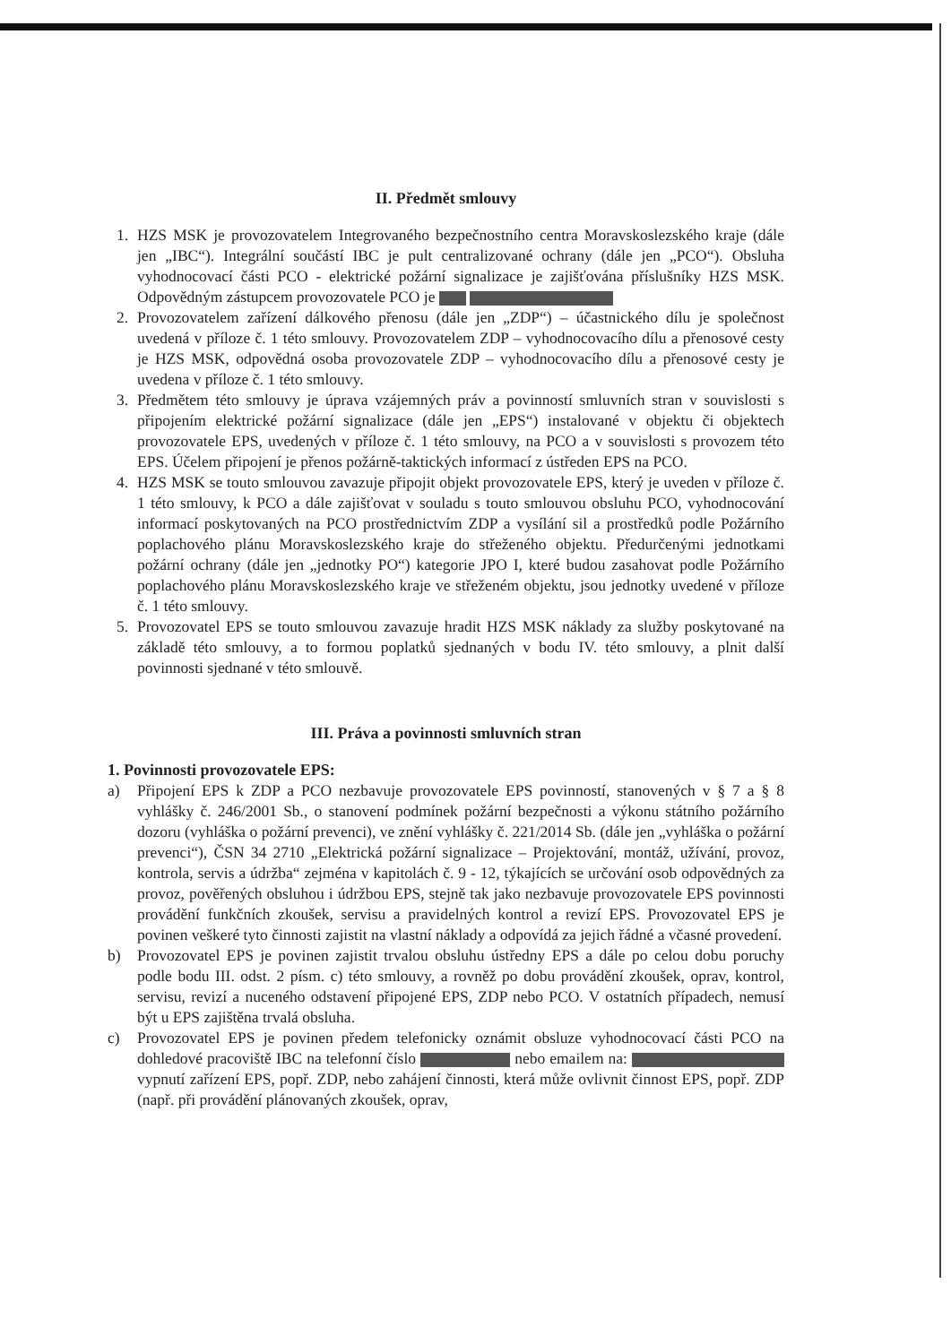II. Předmět smlouvy
1. HZS MSK je provozovatelem Integrovaného bezpečnostního centra Moravskoslezského kraje (dále jen „IBC“). Integrální součástí IBC je pult centralizované ochrany (dále jen „PCO“). Obsluha vyhodnocovací části PCO - elektrické požární signalizace je zajišťována příslušníky HZS MSK. Odpovědným zástupcem provozovatele PCO je
2. Provozovatelem zařízení dálkového přenosu (dále jen „ZDP“) – účastnického dílu je společnost uvedená v příloze č. 1 této smlouvy. Provozovatelem ZDP – vyhodnocovacího dílu a přenosové cesty je HZS MSK, odpovědná osoba provozovatele ZDP – vyhodnocovacího dílu a přenosové cesty je uvedena v příloze č. 1 této smlouvy.
3. Předmětem této smlouvy je úprava vzájemných práv a povinností smluvních stran v souvislosti s připojením elektrické požární signalizace (dále jen „EPS“) instalované v objektu či objektech provozovatele EPS, uvedených v příloze č. 1 této smlouvy, na PCO a v souvislosti s provozem této EPS. Účelem připojení je přenos požárně-taktických informací z ústředen EPS na PCO.
4. HZS MSK se touto smlouvou zavazuje připojit objekt provozovatele EPS, který je uveden v příloze č. 1 této smlouvy, k PCO a dále zajišťovat v souladu s touto smlouvou obsluhu PCO, vyhodnocování informací poskytovaných na PCO prostřednictvím ZDP a vysílání sil a prostředků podle Požárního poplachového plánu Moravskoslezského kraje do střeženého objektu. Předurčenými jednotkami požární ochrany (dále jen „jednotky PO“) kategorie JPO I, které budou zasahovat podle Požárního poplachového plánu Moravskoslezského kraje ve střeženém objektu, jsou jednotky uvedené v příloze č. 1 této smlouvy.
5. Provozovatel EPS se touto smlouvou zavazuje hradit HZS MSK náklady za služby poskytované na základě této smlouvy, a to formou poplatků sjednaných v bodu IV. této smlouvy, a plnit další povinnosti sjednané v této smlouvě.
III. Práva a povinnosti smluvních stran
1. Povinnosti provozovatele EPS:
a) Připojení EPS k ZDP a PCO nezbavuje provozovatele EPS povinností, stanovených v § 7 a § 8 vyhlášky č. 246/2001 Sb., o stanovení podmínek požární bezpečnosti a výkonu státního požárního dozoru (vyhláška o požární prevenci), ve znění vyhlášky č. 221/2014 Sb. (dále jen „vyhláška o požární prevenci“), ČSN 34 2710 „Elektrická požární signalizace – Projektování, montáž, užívání, provoz, kontrola, servis a údržba“ zejména v kapitolách č. 9 - 12, týkajících se určování osob odpovědných za provoz, pověřených obsluhou i údržbou EPS, stejně tak jako nezbavuje provozovatele EPS povinnosti provádění funkčních zkoušek, servisu a pravidelných kontrol a revizí EPS. Provozovatel EPS je povinen veškeré tyto činnosti zajistit na vlastní náklady a odpovídá za jejich řádné a včasné provedení.
b) Provozovatel EPS je povinen zajistit trvalou obsluhu ústředny EPS a dále po celou dobu poruchy podle bodu III. odst. 2 písm. c) této smlouvy, a rovněž po dobu provádění zkoušek, oprav, kontrol, servisu, revizí a nuceného odstavení připojené EPS, ZDP nebo PCO. V ostatních případech, nemusí být u EPS zajištěna trvalá obsluha.
c) Provozovatel EPS je povinen předem telefonicky oznámit obsluze vyhodnocovací části PCO na dohledové pracoviště IBC na telefonní číslo nebo emailem na: vypnutí zařízení EPS, popř. ZDP, nebo zahájení činnosti, která může ovlivnit činnost EPS, popř. ZDP (např. při provádění plánovaných zkoušek, oprav,